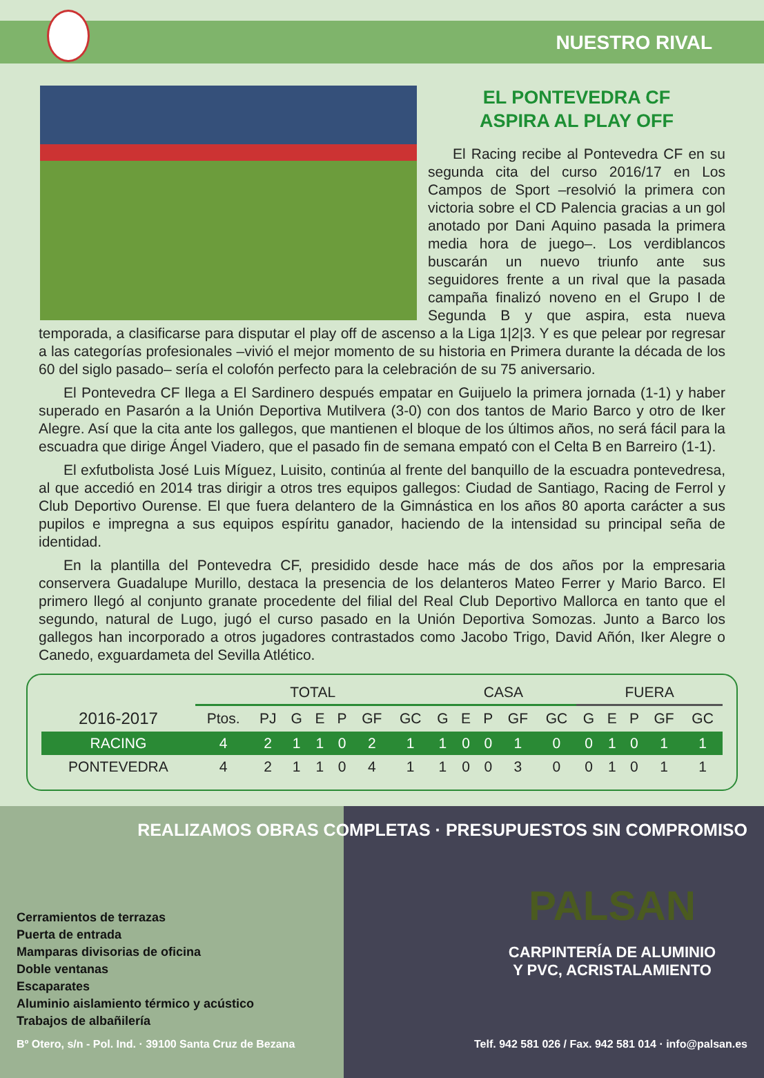NUESTRO RIVAL
EL PONTEVEDRA CF
ASPIRA AL PLAY OFF
El Racing recibe al Pontevedra CF en su segunda cita del curso 2016/17 en Los Campos de Sport –resolvió la primera con victoria sobre el CD Palencia gracias a un gol anotado por Dani Aquino pasada la primera media hora de juego–. Los verdiblancos buscarán un nuevo triunfo ante sus seguidores frente a un rival que la pasada campaña finalizó noveno en el Grupo I de Segunda B y que aspira, esta nueva temporada, a clasificarse para disputar el play off de ascenso a la Liga 1|2|3. Y es que pelear por regresar a las categorías profesionales –vivió el mejor momento de su historia en Primera durante la década de los 60 del siglo pasado– sería el colofón perfecto para la celebración de su 75 aniversario.
El Pontevedra CF llega a El Sardinero después empatar en Guijuelo la primera jornada (1-1) y haber superado en Pasarón a la Unión Deportiva Mutilvera (3-0) con dos tantos de Mario Barco y otro de Iker Alegre. Así que la cita ante los gallegos, que mantienen el bloque de los últimos años, no será fácil para la escuadra que dirige Ángel Viadero, que el pasado fin de semana empató con el Celta B en Barreiro (1-1).
El exfutbolista José Luis Míguez, Luisito, continúa al frente del banquillo de la escuadra pontevedresa, al que accedió en 2014 tras dirigir a otros tres equipos gallegos: Ciudad de Santiago, Racing de Ferrol y Club Deportivo Ourense. El que fuera delantero de la Gimnástica en los años 80 aporta carácter a sus pupilos e impregna a sus equipos espíritu ganador, haciendo de la intensidad su principal seña de identidad.
En la plantilla del Pontevedra CF, presidido desde hace más de dos años por la empresaria conservera Guadalupe Murillo, destaca la presencia de los delanteros Mateo Ferrer y Mario Barco. El primero llegó al conjunto granate procedente del filial del Real Club Deportivo Mallorca en tanto que el segundo, natural de Lugo, jugó el curso pasado en la Unión Deportiva Somozas. Junto a Barco los gallegos han incorporado a otros jugadores contrastados como Jacobo Trigo, David Añón, Iker Alegre o Canedo, exguardameta del Sevilla Atlético.
| | TOTAL | | | | | | | CASA | | | | | FUERA | | | | |
| --- | --- | --- | --- | --- | --- | --- | --- | --- | --- | --- | --- | --- | --- | --- | --- | --- | --- |
| 2016-2017 | Ptos. | PJ | G | E | P | GF | GC | G | E | P | GF | GC | G | E | P | GF | GC |
| RACING | 4 | 2 | 1 | 1 | 0 | 2 | 1 | 1 | 0 | 0 | 1 | 0 | 0 | 1 | 0 | 1 | 1 |
| PONTEVEDRA | 4 | 2 | 1 | 1 | 0 | 4 | 1 | 1 | 0 | 0 | 3 | 0 | 0 | 1 | 0 | 1 | 1 |
REALIZAMOS OBRAS COMPLETAS · PRESUPUESTOS SIN COMPROMISO
Cerramientos de terrazas
Puerta de entrada
Mamparas divisorias de oficina
Doble ventanas
Escaparates
Aluminio aislamiento térmico y acústico
Trabajos de albañilería
PALSAN
CARPINTERÍA DE ALUMINIO
Y PVC, ACRISTALAMIENTO
Bº Otero, s/n - Pol. Ind. · 39100 Santa Cruz de Bezana Telf. 942 581 026 / Fax. 942 581 014 · info@palsan.es